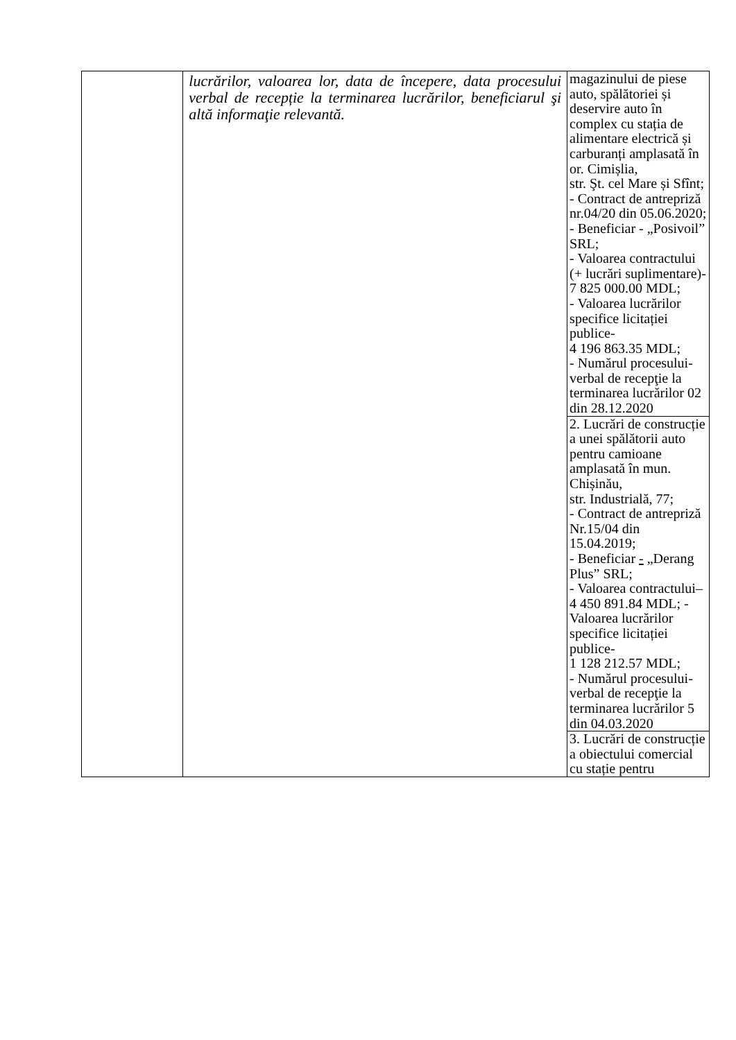| | lucrărilor, valoarea lor, data de începere, data procesului verbal de recepție la terminarea lucrărilor, beneficiarul şi altă informaţie relevantă. | magazinului de piese auto, spălătoriei și deservire auto în complex cu stația de alimentare electrică și carburanți amplasată în or. Cimișlia, str. Şt. cel Mare și Sfînt; - Contract de antrepriză nr.04/20 din 05.06.2020; - Beneficiar - „Posivoil” SRL; - Valoarea contractului (+ lucrări suplimentare)- 7 825 000.00 MDL; - Valoarea lucrărilor specifice licitației publice- 4 196 863.35 MDL; - Numărul procesului-verbal de recepţie la terminarea lucrărilor 02 din 28.12.2020 |
| | | 2. Lucrări de construcție a unei spălătorii auto pentru camioane amplasată în mun. Chișinău, str. Industrială, 77; - Contract de antrepriză Nr.15/04 din 15.04.2019; - Beneficiar - „Derang Plus” SRL; - Valoarea contractului– 4 450 891.84 MDL; - Valoarea lucrărilor specifice licitației publice- 1 128 212.57 MDL; - Numărul procesului-verbal de recepţie la terminarea lucrărilor 5 din 04.03.2020 |
| | | 3. Lucrări de construcție a obiectului comercial cu stație pentru |